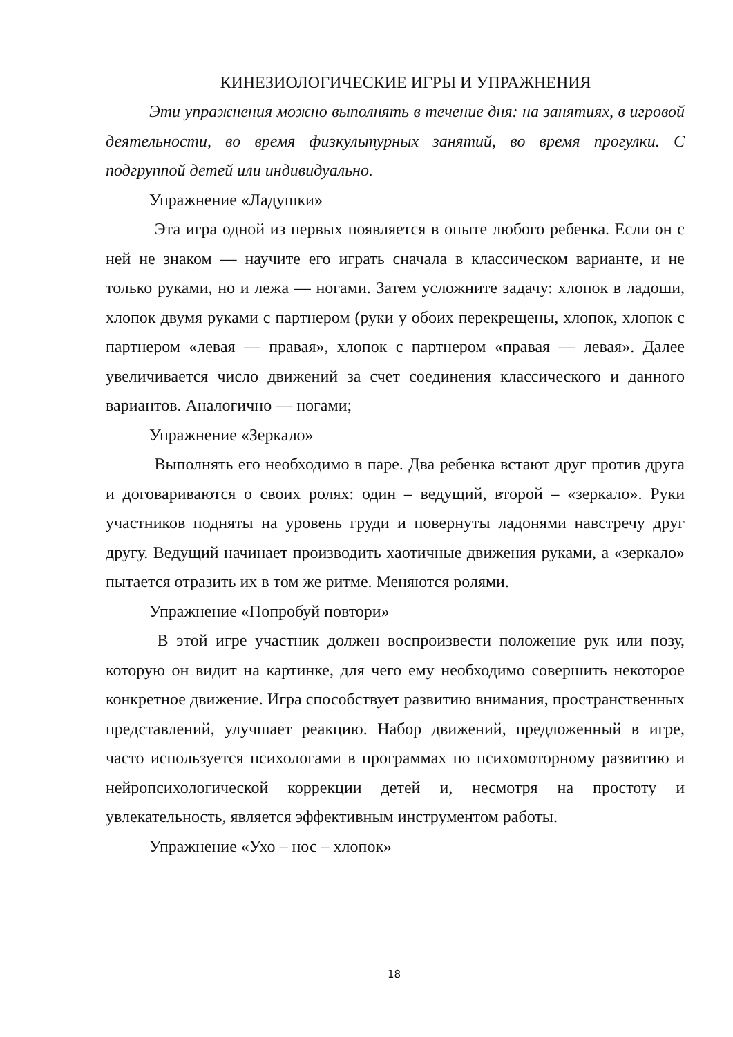КИНЕЗИОЛОГИЧЕСКИЕ ИГРЫ И УПРАЖНЕНИЯ
Эти упражнения можно выполнять в течение дня: на занятиях, в игровой деятельности, во время физкультурных занятий, во время прогулки. С подгруппой детей или индивидуально.
Упражнение «Ладушки»
Эта игра одной из первых появляется в опыте любого ребенка. Если он с ней не знаком — научите его играть сначала в классическом варианте, и не только руками, но и лежа — ногами. Затем усложните задачу: хлопок в ладоши, хлопок двумя руками с партнером (руки у обоих перекрещены, хлопок, хлопок с партнером «левая — правая», хлопок с партнером «правая — левая». Далее увеличивается число движений за счет соединения классического и данного вариантов. Аналогично — ногами;
Упражнение «Зеркало»
Выполнять его необходимо в паре. Два ребенка встают друг против друга и договариваются о своих ролях: один – ведущий, второй – «зеркало». Руки участников подняты на уровень груди и повернуты ладонями навстречу друг другу. Ведущий начинает производить хаотичные движения руками, а «зеркало» пытается отразить их в том же ритме. Меняются ролями.
Упражнение «Попробуй повтори»
В этой игре участник должен воспроизвести положение рук или позу, которую он видит на картинке, для чего ему необходимо совершить некоторое конкретное движение. Игра способствует развитию внимания, пространственных представлений, улучшает реакцию. Набор движений, предложенный в игре, часто используется психологами в программах по психомоторному развитию и нейропсихологической коррекции детей и, несмотря на простоту и увлекательность, является эффективным инструментом работы.
Упражнение «Ухо – нос – хлопок»
18